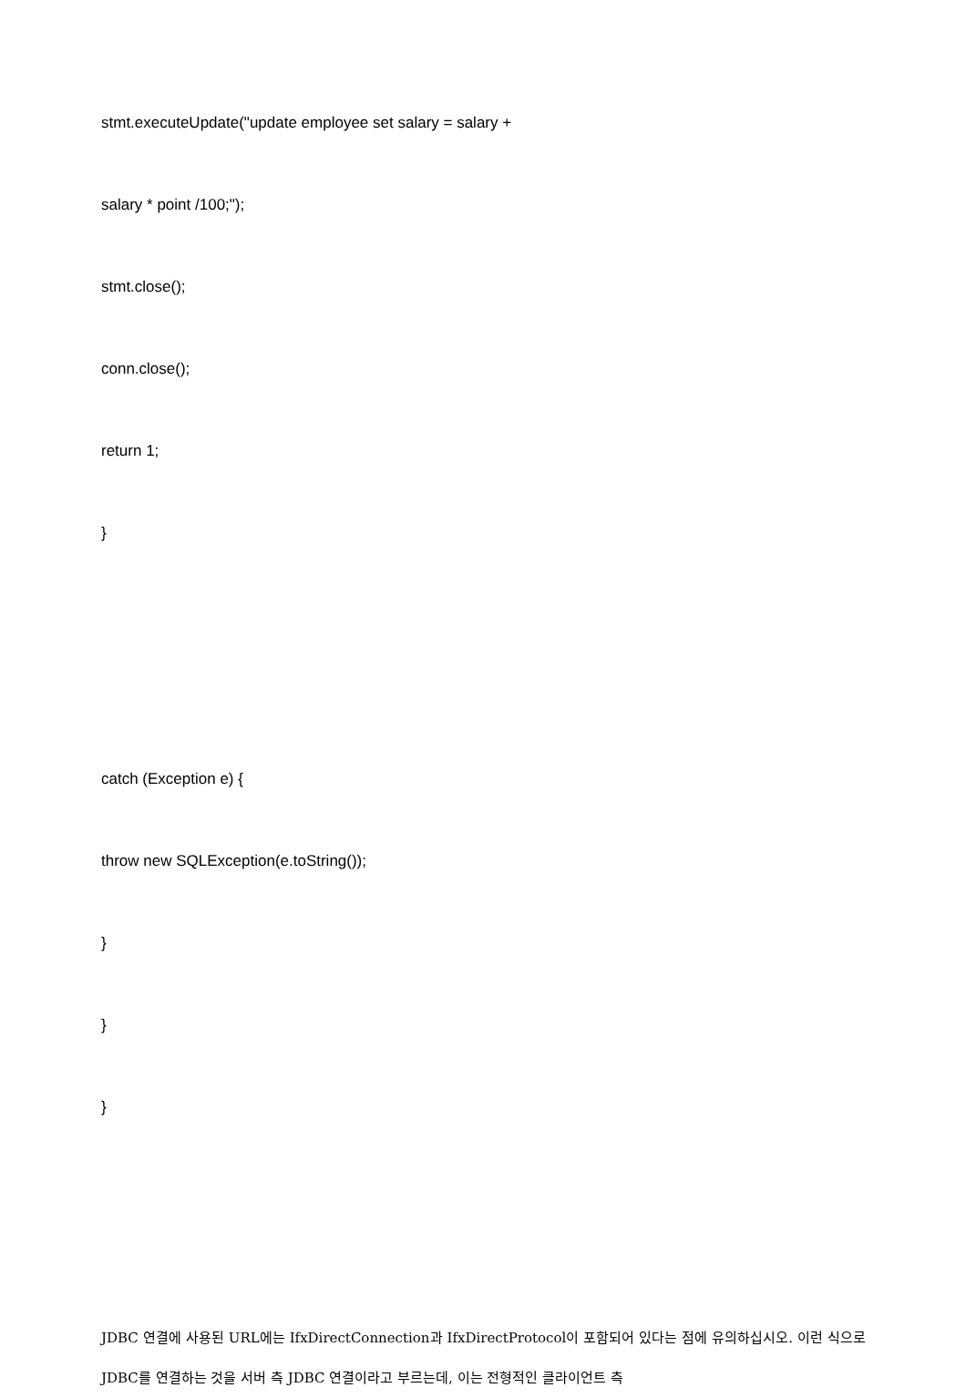stmt.executeUpdate("update employee set salary = salary +
salary * point /100;");
stmt.close();
conn.close();
return 1;
}
catch (Exception e) {
throw new SQLException(e.toString());
}
}
}
JDBC 연결에 사용된 URL에는 IfxDirectConnection과 IfxDirectProtocol이 포함되어 있다는 점에 유의하십시오. 이런 식으로 JDBC를 연결하는 것을 서버 측 JDBC 연결이라고 부르는데, 이는 전형적인 클라이언트 측